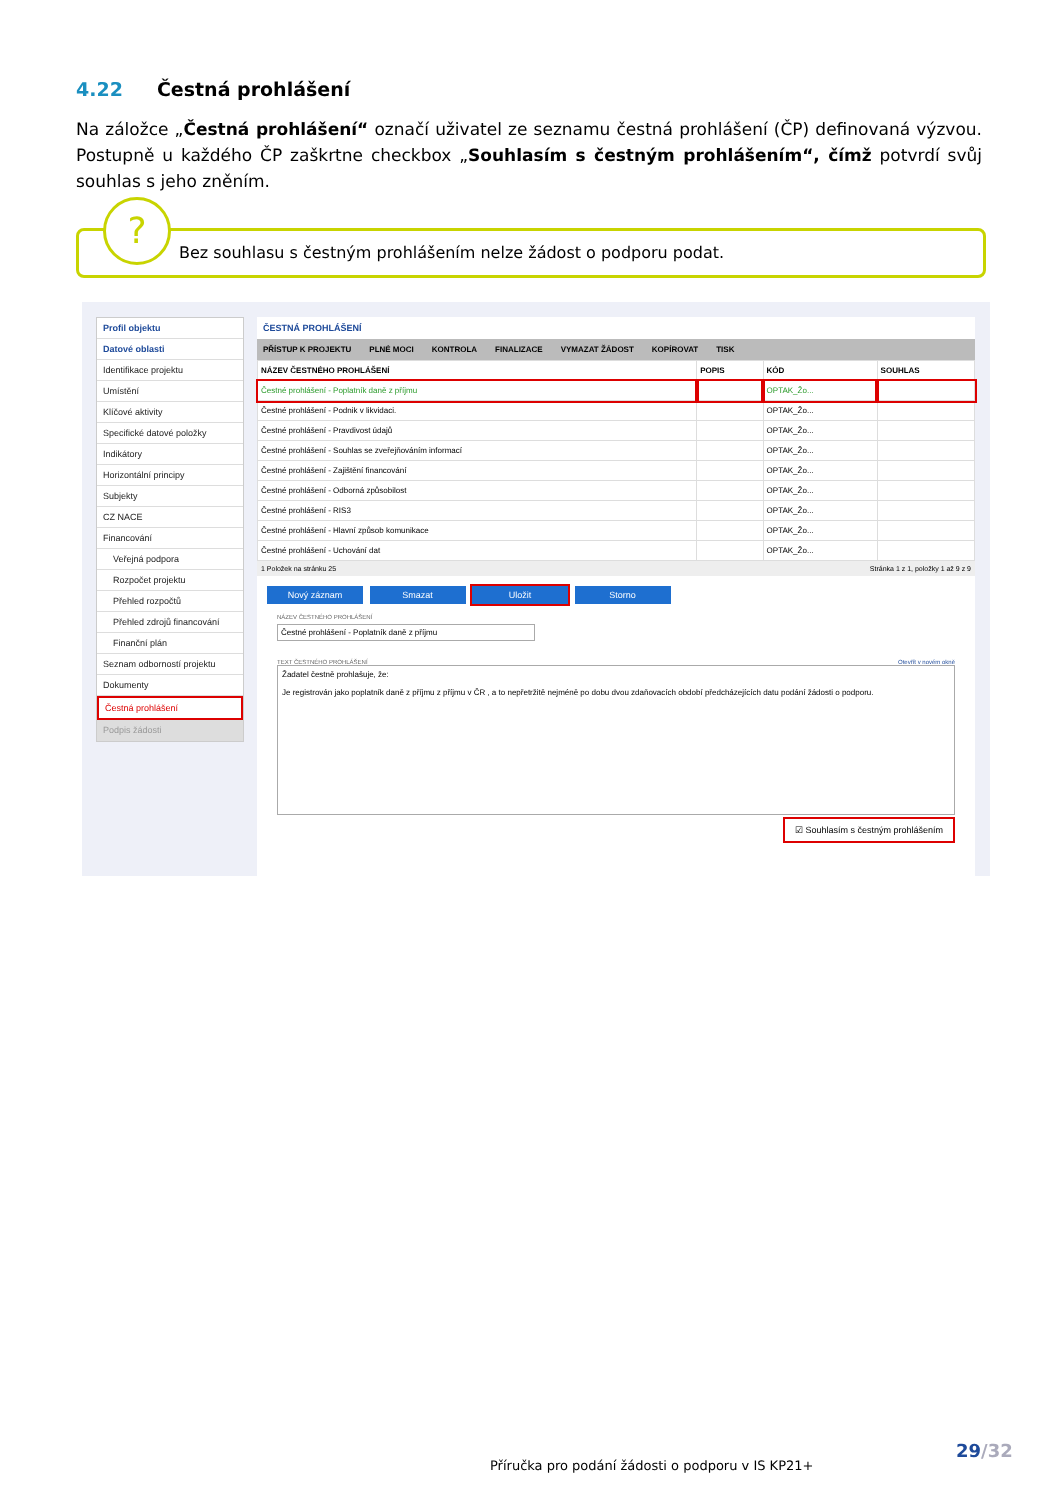4.22 Čestná prohlášení
Na záložce „Čestná prohlášení“ označí uživatel ze seznamu čestná prohlášení (ČP) definovaná výzvou. Postupně u každého ČP zaškrtne checkbox „Souhlasím s čestným prohlášením“, čímž potvrdí svůj souhlas s jeho zněním.
?
Bez souhlasu s čestným prohlášením nelze žádost o podporu podat.
Profil objektu
Datové oblasti
Identifikace projektu
Umístění
Klíčové aktivity
Specifické datové položky
Indikátory
Horizontální principy
Subjekty
CZ NACE
Financování
Veřejná podpora
Rozpočet projektu
Přehled rozpočtů
Přehled zdrojů financování
Finanční plán
Seznam odborností projektu
Dokumenty
Čestná prohlášení
Podpis žádosti
ČESTNÁ PROHLÁŠENÍ
PŘÍSTUP K PROJEKTU PLNÉ MOCI KONTROLA FINALIZACE VYMAZAT ŽÁDOST KOPÍROVAT TISK
| NÁZEV ČESTNÉHO PROHLÁŠENÍ | POPIS | KÓD | SOUHLAS |
| --- | --- | --- | --- |
| Čestné prohlášení - Poplatník daně z příjmu | | OPTAK_Žo... | |
| Čestné prohlášení - Podnik v likvidaci. | | OPTAK_Žo... | |
| Čestné prohlášení - Pravdivost údajů | | OPTAK_Žo... | |
| Čestné prohlášení - Souhlas se zveřejňováním informací | | OPTAK_Žo... | |
| Čestné prohlášení - Zajištění financování | | OPTAK_Žo... | |
| Čestné prohlášení - Odborná způsobilost | | OPTAK_Žo... | |
| Čestné prohlášení - RIS3 | | OPTAK_Žo... | |
| Čestné prohlášení - Hlavní způsob komunikace | | OPTAK_Žo... | |
| Čestné prohlášení - Uchování dat | | OPTAK_Žo... | |
1 Položek na stránku 25 Stránka 1 z 1, položky 1 až 9 z 9
Nový záznam Smazat Uložit Storno
NÁZEV ČESTNÉHO PROHLÁŠENÍ
Čestné prohlášení - Poplatník daně z příjmu
TEXT ČESTNÉHO PROHLÁŠENÍ Otevřít v novém okně
Žadatel čestně prohlašuje, že:
Je registrován jako poplatník daně z příjmu z příjmu v ČR , a to nepřetržitě nejméně po dobu dvou zdaňovacích období předcházejících datu podání žádosti o podporu.
☑ Souhlasím s čestným prohlášením
29/32
Příručka pro podání žádosti o podporu v IS KP21+